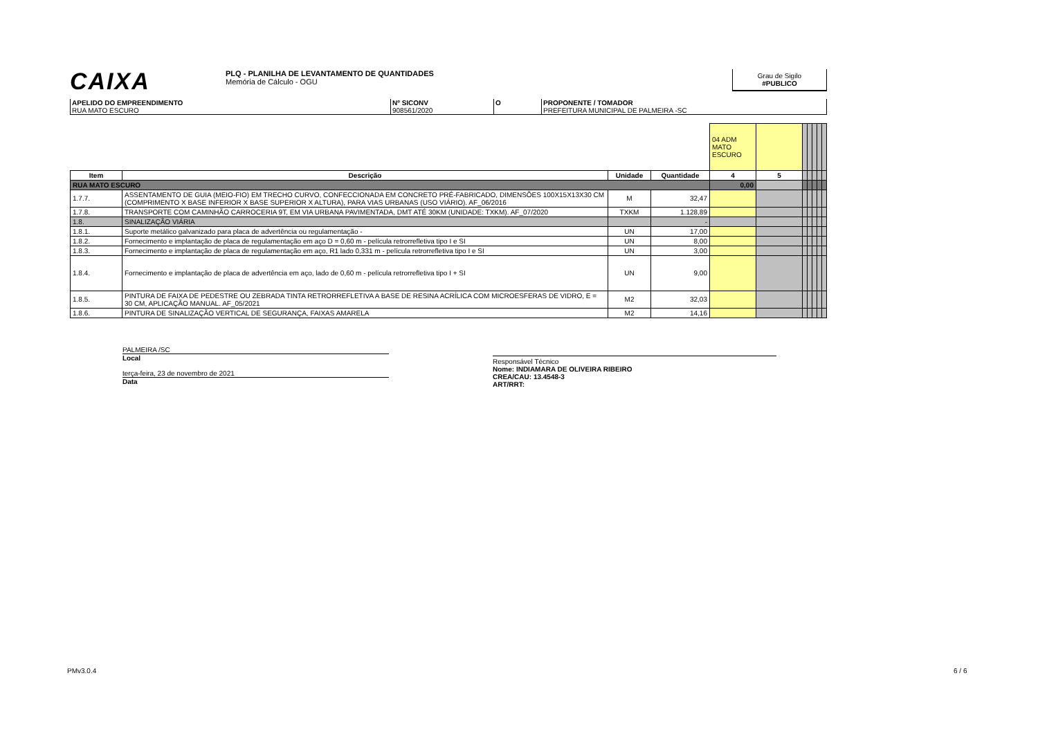CAIXA
PLQ - PLANILHA DE LEVANTAMENTO DE QUANTIDADES
Memória de Cálculo - OGU
Grau de Sigilo
#PUBLICO
APELIDO DO EMPREENDIMENTO
RUA MATO ESCURO
Nº SICONV
908561/2020
O PROPONENTE / TOMADOR
PREFEITURA MUNICIPAL DE PALMEIRA -SC
| | | | | 04 ADM MATO ESCURO | | | | | | |
| Item | Descrição | Unidade | Quantidade | 4 | 5 | | | | | |
| RUA MATO ESCURO | | | | 0,00 | | | | | | |
| 1.7.7. | ASSENTAMENTO DE GUIA (MEIO-FIO) EM TRECHO CURVO, CONFECCIONADA EM CONCRETO PRÉ-FABRICADO, DIMENSÕES 100X15X13X30 CM (COMPRIMENTO X BASE INFERIOR X BASE SUPERIOR X ALTURA), PARA VIAS URBANAS (USO VIÁRIO). AF_06/2016 | M | 32,47 | | | | | | | |
| 1.7.8. | TRANSPORTE COM CAMINHÃO CARROCERIA 9T, EM VIA URBANA PAVIMENTADA, DMT ATÉ 30KM (UNIDADE: TXKM). AF_07/2020 | TXKM | 1.128,89 | | | | | | | |
| 1.8. | SINALIZAÇÃO VIÁRIA | | - | | | | | | | |
| 1.8.1. | Suporte metálico galvanizado para placa de advertência ou regulamentação - | UN | 17,00 | | | | | | | |
| 1.8.2. | Fornecimento e implantação de placa de regulamentação em aço D = 0,60 m - película retrorrefletiva tipo I e SI | UN | 8,00 | | | | | | | |
| 1.8.3. | Fornecimento e implantação de placa de regulamentação em aço, R1 lado 0,331 m - película retrorrefletiva tipo I e SI | UN | 3,00 | | | | | | | |
| 1.8.4. | Fornecimento e implantação de placa de advertência em aço, lado de 0,60 m - película retrorrefletiva tipo I + SI | UN | 9,00 | | | | | | | |
| 1.8.5. | PINTURA DE FAIXA DE PEDESTRE OU ZEBRADA TINTA RETRORREFLETIVA A BASE DE RESINA ACRÍLICA COM MICROESFERAS DE VIDRO, E = 30 CM, APLICAÇÃO MANUAL. AF_05/2021 | M2 | 32,03 | | | | | | | |
| 1.8.6. | PINTURA DE SINALIZAÇÃO VERTICAL DE SEGURANÇA, FAIXAS AMARELA | M2 | 14,16 | | | | | | | |
PALMEIRA /SC
Local
terça-feira, 23 de novembro de 2021
Data
Responsável Técnico
Nome: INDIAMARA DE OLIVEIRA RIBEIRO
CREA/CAU: 13.4548-3
ART/RRT:
PMv3.0.4 6 / 6